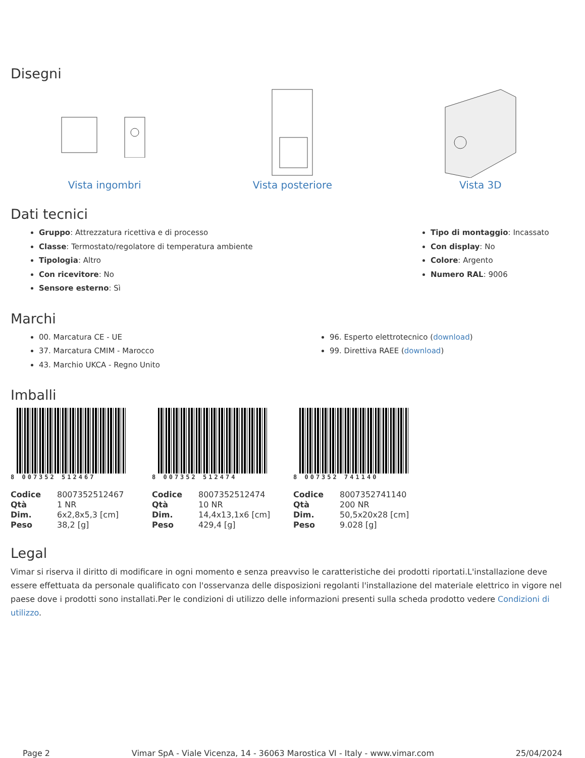Disegni
Vista ingombri Vista posteriore Vista 3D
Dati tecnici
Gruppo: Attrezzatura ricettiva e di processo
Classe: Termostato/regolatore di temperatura ambiente
Tipologia: Altro
Con ricevitore: No
Sensore esterno: Sì
Tipo di montaggio: Incassato
Con display: No
Colore: Argento
Numero RAL: 9006
Marchi
00. Marcatura CE - UE
37. Marcatura CMIM - Marocco
43. Marchio UKCA - Regno Unito
96. Esperto elettrotecnico (download)
99. Direttiva RAEE (download)
Imballi
8 007352 512467
| Codice | 8007352512467 |
| Qtà | 1 NR |
| Dim. | 6x2,8x5,3 [cm] |
| Peso | 38,2 [g] |
8 007352 512474
| Codice | 8007352512474 |
| Qtà | 10 NR |
| Dim. | 14,4x13,1x6 [cm] |
| Peso | 429,4 [g] |
8 007352 741140
| Codice | 8007352741140 |
| Qtà | 200 NR |
| Dim. | 50,5x20x28 [cm] |
| Peso | 9.028 [g] |
Legal
Vimar si riserva il diritto di modificare in ogni momento e senza preavviso le caratteristiche dei prodotti riportati.L'installazione deve essere effettuata da personale qualificato con l'osservanza delle disposizioni regolanti l'installazione del materiale elettrico in vigore nel paese dove i prodotti sono installati.Per le condizioni di utilizzo delle informazioni presenti sulla scheda prodotto vedere Condizioni di utilizzo.
Page 2 Vimar SpA - Viale Vicenza, 14 - 36063 Marostica VI - Italy - www.vimar.com 25/04/2024